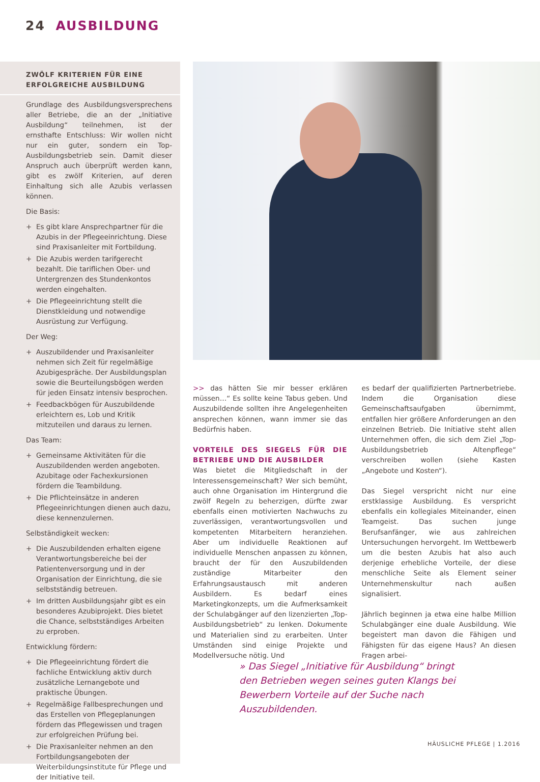24 AUSBILDUNG
ZWÖLF KRITERIEN FÜR EINE
ERFOLGREICHE AUSBILDUNG
Grundlage des Ausbildungsversprechens aller Betriebe, die an der „Initiative Ausbildung“ teilnehmen, ist der ernsthafte Entschluss: Wir wollen nicht nur ein guter, sondern ein Top-Ausbildungsbetrieb sein. Damit dieser Anspruch auch überprüft werden kann, gibt es zwölf Kriterien, auf deren Einhaltung sich alle Azubis verlassen können.
Die Basis:
+ Es gibt klare Ansprechpartner für die Azubis in der Pflegeeinrichtung. Diese sind Praxisanleiter mit Fortbildung.
+ Die Azubis werden tarifgerecht bezahlt. Die tariflichen Ober- und Untergrenzen des Stundenkontos werden eingehalten.
+ Die Pflegeeinrichtung stellt die Dienstkleidung und notwendige Ausrüstung zur Verfügung.
Der Weg:
+ Auszubildender und Praxisanleiter nehmen sich Zeit für regelmäßige Azubigespräche. Der Ausbildungsplan sowie die Beurteilungsbögen werden für jeden Einsatz intensiv besprochen.
+ Feedbackbögen für Auszubildende erleichtern es, Lob und Kritik mitzuteilen und daraus zu lernen.
Das Team:
+ Gemeinsame Aktivitäten für die Auszubildenden werden angeboten. Azubitage oder Fachexkursionen fördern die Teambildung.
+ Die Pflichteinsätze in anderen Pflegeeinrichtungen dienen auch dazu, diese kennenzulernen.
Selbständigkeit wecken:
+ Die Auszubildenden erhalten eigene Verantwortungsbereiche bei der Patientenversorgung und in der Organisation der Einrichtung, die sie selbstständig betreuen.
+ Im dritten Ausbildungsjahr gibt es ein besonderes Azubiprojekt. Dies bietet die Chance, selbstständiges Arbeiten zu erproben.
Entwicklung fördern:
+ Die Pflegeeinrichtung fördert die fachliche Entwicklung aktiv durch zusätzliche Lernangebote und praktische Übungen.
+ Regelmäßige Fallbesprechungen und das Erstellen von Pflegeplanungen fördern das Pflegewissen und tragen zur erfolgreichen Prüfung bei.
+ Die Praxisanleiter nehmen an den Fortbildungsangeboten der Weiterbildungsinstitute für Pflege und der Initiative teil.
>> das hätten Sie mir besser erklären müssen…“ Es sollte keine Tabus geben. Und Auszubildende sollten ihre Angelegenheiten ansprechen können, wann immer sie das Bedürfnis haben.
VORTEILE DES SIEGELS FÜR DIE BETRIEBE UND DIE AUSBILDER
Was bietet die Mitgliedschaft in der Interessensgemeinschaft? Wer sich bemüht, auch ohne Organisation im Hintergrund die zwölf Regeln zu beherzigen, dürfte zwar ebenfalls einen motivierten Nachwuchs zu zuverlässigen, verantwortungsvollen und kompetenten Mitarbeitern heranziehen. Aber um individuelle Reaktionen auf individuelle Menschen anpassen zu können, braucht der für den Auszubildenden zuständige Mitarbeiter den Erfahrungsaustausch mit anderen Ausbildern. Es bedarf eines Marketingkonzepts, um die Aufmerksamkeit der Schulabgänger auf den lizenzierten „Top-Ausbildungsbetrieb“ zu lenken. Dokumente und Materialien sind zu erarbeiten. Unter Umständen sind einige Projekte und Modellversuche nötig. Und
es bedarf der qualifizierten Partnerbetriebe. Indem die Organisation diese Gemeinschaftsaufgaben übernimmt, entfallen hier größere Anforderungen an den einzelnen Betrieb. Die Initiative steht allen Unternehmen offen, die sich dem Ziel „Top-Ausbildungsbetrieb Altenpflege“ verschreiben wollen (siehe Kasten „Angebote und Kosten“).
Das Siegel verspricht nicht nur eine erstklassige Ausbildung. Es verspricht ebenfalls ein kollegiales Miteinander, einen Teamgeist. Das suchen junge Berufsanfänger, wie aus zahlreichen Untersuchungen hervorgeht. Im Wettbewerb um die besten Azubis hat also auch derjenige erhebliche Vorteile, der diese menschliche Seite als Element seiner Unternehmenskultur nach außen signalisiert.
Jährlich beginnen ja etwa eine halbe Million Schulabgänger eine duale Ausbildung. Wie begeistert man davon die Fähigen und Fähigsten für das eigene Haus? An diesen Fragen arbei-
» Das Siegel „Initiative für Ausbildung“ bringt den Betrieben wegen seines guten Klangs bei Bewerbern Vorteile auf der Suche nach Auszubildenden.
HÄUSLICHE PFLEGE | 1.2016